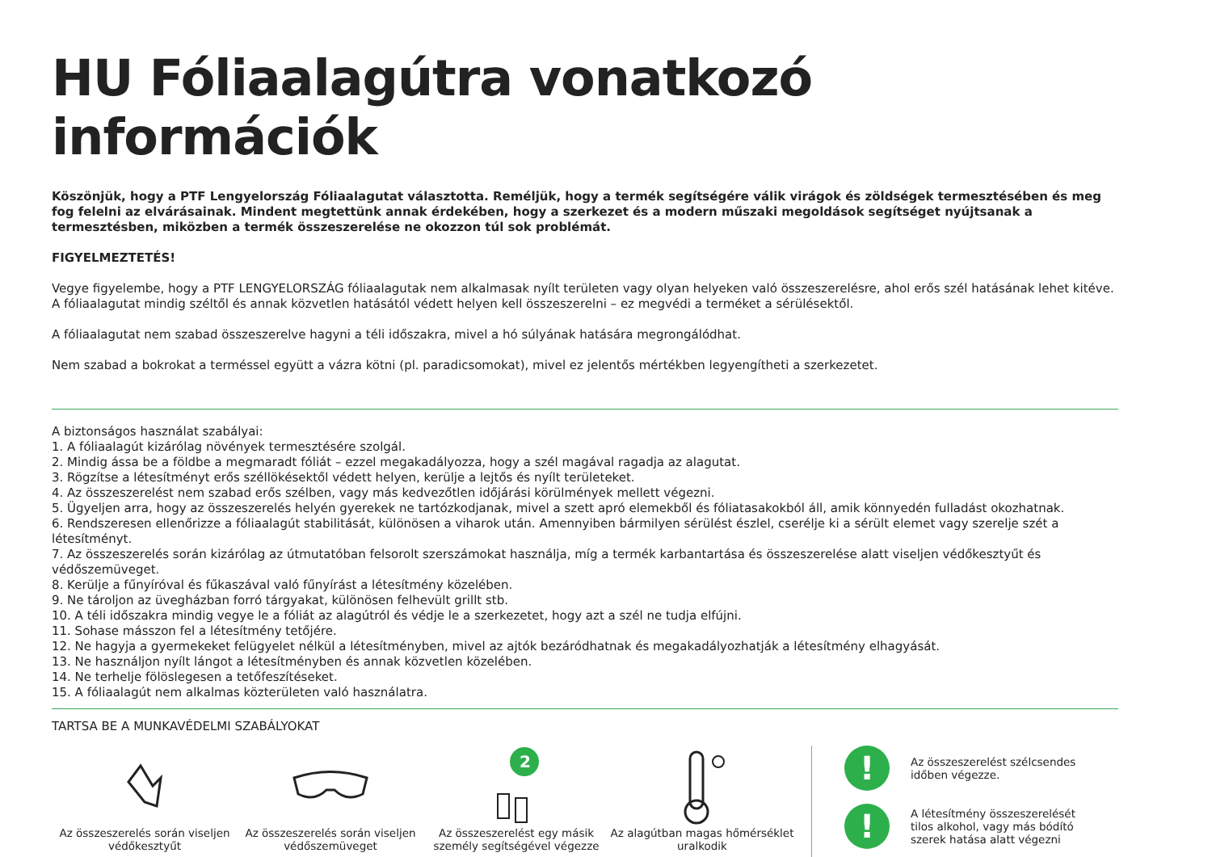HU Fóliaalagútra vonatkozó információk
Köszönjük, hogy a PTF Lengyelország Fóliaalagutat választotta. Reméljük, hogy a termék segítségére válik virágok és zöldségek termesztésében és meg fog felelni az elvárásainak. Mindent megtettünk annak érdekében, hogy a szerkezet és a modern műszaki megoldások segítséget nyújtsanak a termesztésben, miközben a termék összeszerelése ne okozzon túl sok problémát.
FIGYELMEZTETÉS!
Vegye figyelembe, hogy a PTF LENGYELORSZÁG fóliaalagutak nem alkalmasak nyílt területen vagy olyan helyeken való összeszerelésre, ahol erős szél hatásának lehet kitéve. A fóliaalagutat mindig széltől és annak közvetlen hatásától védett helyen kell összeszerelni – ez megvédi a terméket a sérülésektől.
A fóliaalagutat nem szabad összeszerelve hagyni a téli időszakra, mivel a hó súlyának hatására megrongálódhat.
Nem szabad a bokrokat a terméssel együtt a vázra kötni (pl. paradicsomokat), mivel ez jelentős mértékben legyengítheti a szerkezetet.
A biztonságos használat szabályai:
1. A fóliaalagút kizárólag növények termesztésére szolgál.
2. Mindig ássa be a földbe a megmaradt fóliát – ezzel megakadályozza, hogy a szél magával ragadja az alagutat.
3. Rögzítse a létesítményt erős széllökésektől védett helyen, kerülje a lejtős és nyílt területeket.
4. Az összeszerelést nem szabad erős szélben, vagy más kedvezőtlen időjárási körülmények mellett végezni.
5. Ügyeljen arra, hogy az összeszerelés helyén gyerekek ne tartózkodjanak, mivel a szett apró elemekből és fóliatasakokból áll, amik könnyedén fulladást okozhatnak.
6. Rendszeresen ellenőrizze a fóliaalagút stabilitását, különösen a viharok után. Amennyiben bármilyen sérülést észlel, cserélje ki a sérült elemet vagy szerelje szét a létesítményt.
7. Az összeszerelés során kizárólag az útmutatóban felsorolt szerszámokat használja, míg a termék karbantartása és összeszerelése alatt viseljen védőkesztyűt és védőszemüveget.
8. Kerülje a fűnyíróval és fűkaszával való fűnyírást a létesítmény közelében.
9. Ne tároljon az üvegházban forró tárgyakat, különösen felhevült grillt stb.
10. A téli időszakra mindig vegye le a fóliát az alagútról és védje le a szerkezetet, hogy azt a szél ne tudja elfújni.
11. Sohase másszon fel a létesítmény tetőjére.
12. Ne hagyja a gyermekeket felügyelet nélkül a létesítményben, mivel az ajtók bezáródhatnak és megakadályozhatják a létesítmény elhagyását.
13. Ne használjon nyílt lángot a létesítményben és annak közvetlen közelében.
14. Ne terhelje fölöslegesen a tetőfeszítéseket.
15. A fóliaalagút nem alkalmas közterületen való használatra.
TARTSA BE A MUNKAVÉDELMI SZABÁLYOKAT
Az összeszerelés során viseljen védőkesztyűt
Az összeszerelés során viseljen védőszemüveget
2
Az összeszerelést egy másik személy segítségével végezze
Az alagútban magas hőmérséklet uralkodik
!
Az összeszerelést szélcsendes
időben végezze.
!
A létesítmény összeszerelését
tilos alkohol, vagy más bódító
szerek hatása alatt végezni